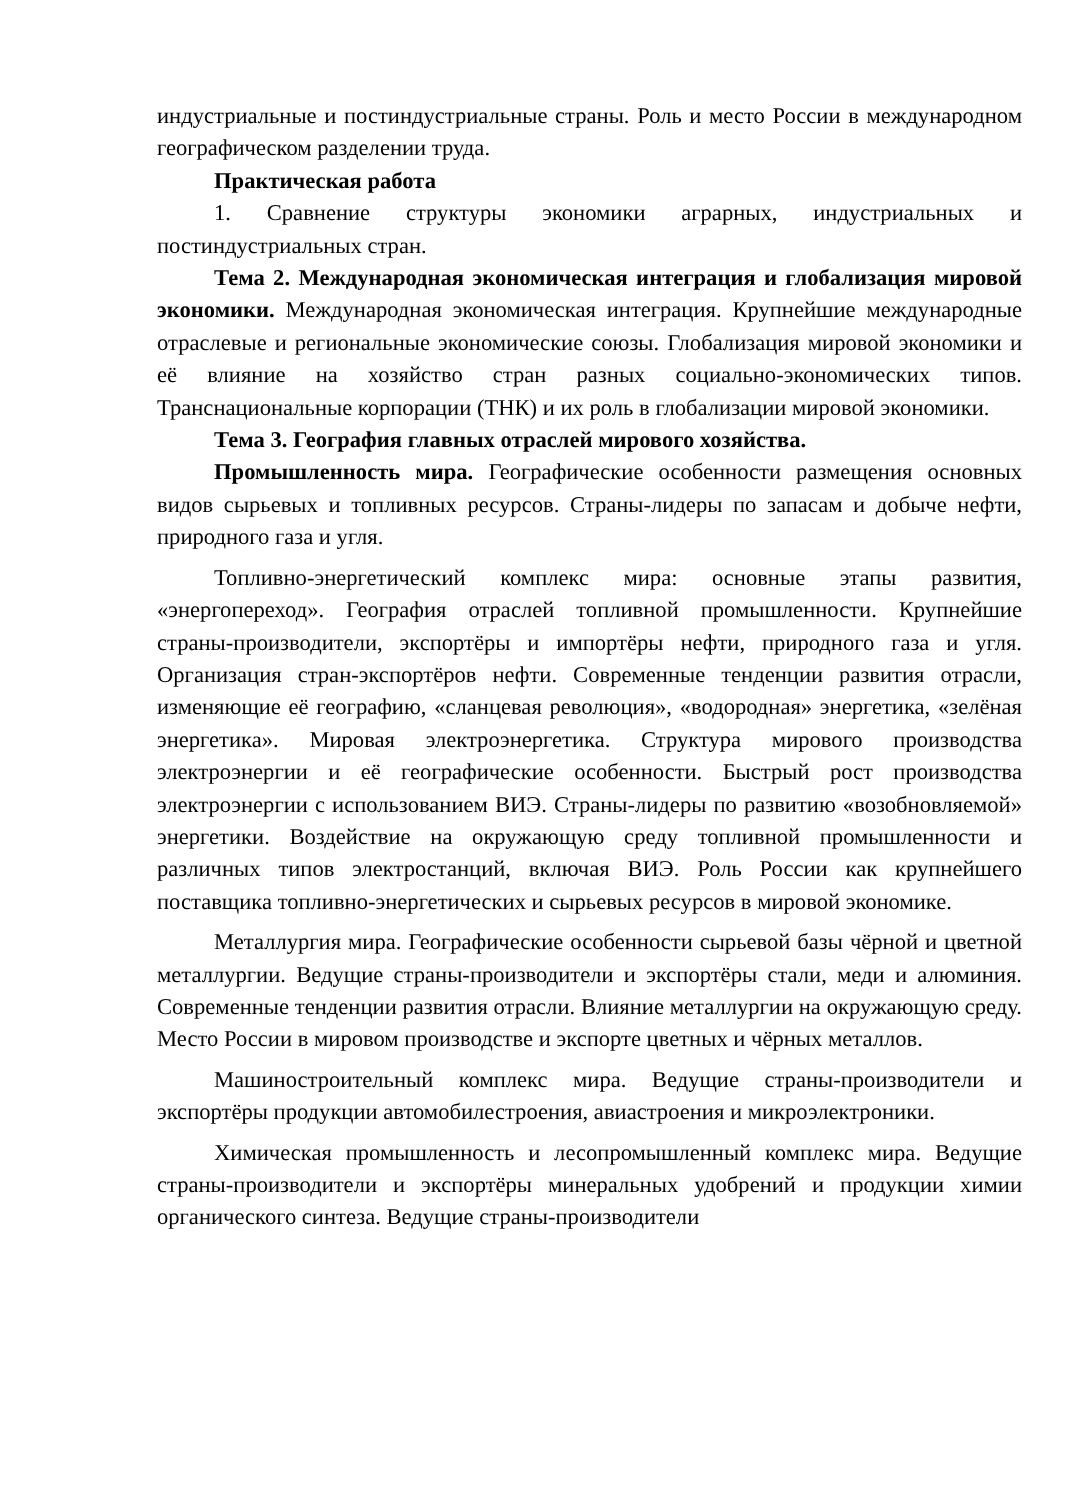индустриальные и постиндустриальные страны. Роль и место России в международном географическом разделении труда.
Практическая работа
1. Сравнение структуры экономики аграрных, индустриальных и постиндустриальных стран.
Тема 2. Международная экономическая интеграция и глобализация мировой экономики. Международная экономическая интеграция. Крупнейшие международные отраслевые и региональные экономические союзы. Глобализация мировой экономики и её влияние на хозяйство стран разных социально-экономических типов. Транснациональные корпорации (ТНК) и их роль в глобализации мировой экономики.
Тема 3. География главных отраслей мирового хозяйства.
Промышленность мира. Географические особенности размещения основных видов сырьевых и топливных ресурсов. Страны-лидеры по запасам и добыче нефти, природного газа и угля.
Топливно-энергетический комплекс мира: основные этапы развития, «энергопереход». География отраслей топливной промышленности. Крупнейшие страны-производители, экспортёры и импортёры нефти, природного газа и угля. Организация стран-экспортёров нефти. Современные тенденции развития отрасли, изменяющие её географию, «сланцевая революция», «водородная» энергетика, «зелёная энергетика». Мировая электроэнергетика. Структура мирового производства электроэнергии и её географические особенности. Быстрый рост производства электроэнергии с использованием ВИЭ. Страны-лидеры по развитию «возобновляемой» энергетики. Воздействие на окружающую среду топливной промышленности и различных типов электростанций, включая ВИЭ. Роль России как крупнейшего поставщика топливно-энергетических и сырьевых ресурсов в мировой экономике.
Металлургия мира. Географические особенности сырьевой базы чёрной и цветной металлургии. Ведущие страны-производители и экспортёры стали, меди и алюминия. Современные тенденции развития отрасли. Влияние металлургии на окружающую среду. Место России в мировом производстве и экспорте цветных и чёрных металлов.
Машиностроительный комплекс мира. Ведущие страны-производители и экспортёры продукции автомобилестроения, авиастроения и микроэлектроники.
Химическая промышленность и лесопромышленный комплекс мира. Ведущие страны-производители и экспортёры минеральных удобрений и продукции химии органического синтеза. Ведущие страны-производители